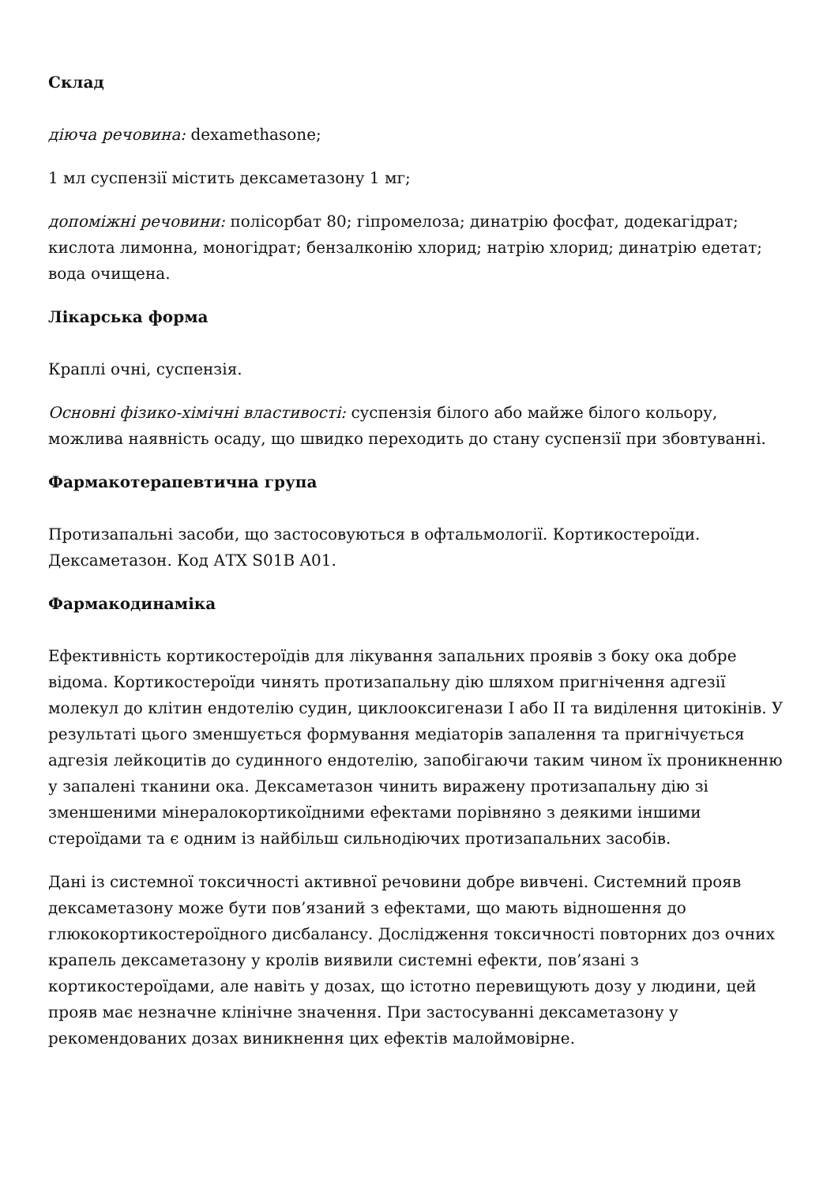Склад
діюча речовина: dexamethasone;
1 мл суспензії містить дексаметазону 1 мг;
допоміжні речовини: полісорбат 80; гіпромелоза; динатрію фосфат, додекагідрат; кислота лимонна, моногідрат; бензалконію хлорид; натрію хлорид; динатрію едетат; вода очищена.
Лікарська форма
Краплі очні, суспензія.
Основні фізико-хімічні властивості: суспензія білого або майже білого кольору, можлива наявність осаду, що швидко переходить до стану суспензії при збовтуванні.
Фармакотерапевтична група
Протизапальні засоби, що застосовуються в офтальмології. Кортикостероїди. Дексаметазон. Код АТХ S01B A01.
Фармакодинаміка
Ефективність кортикостероїдів для лікування запальних проявів з боку ока добре відома. Кортикостероїди чинять протизапальну дію шляхом пригнічення адгезії молекул до клітин ендотелію судин, циклооксигенази I або II та виділення цитокінів. У результаті цього зменшується формування медіаторів запалення та пригнічується адгезія лейкоцитів до судинного ендотелію, запобігаючи таким чином їх проникненню у запалені тканини ока. Дексаметазон чинить виражену протизапальну дію зі зменшеними мінералокортикоїдними ефектами порівняно з деякими іншими стероїдами та є одним із найбільш сильнодіючих протизапальних засобів.
Дані із системної токсичності активної речовини добре вивчені. Системний прояв дексаметазону може бути пов’язаний з ефектами, що мають відношення до глюкокортикостероїдного дисбалансу. Дослідження токсичності повторних доз очних крапель дексаметазону у кролів виявили системні ефекти, пов’язані з кортикостероїдами, але навіть у дозах, що істотно перевищують дозу у людини, цей прояв має незначне клінічне значення. При застосуванні дексаметазону у рекомендованих дозах виникнення цих ефектів малоймовірне.